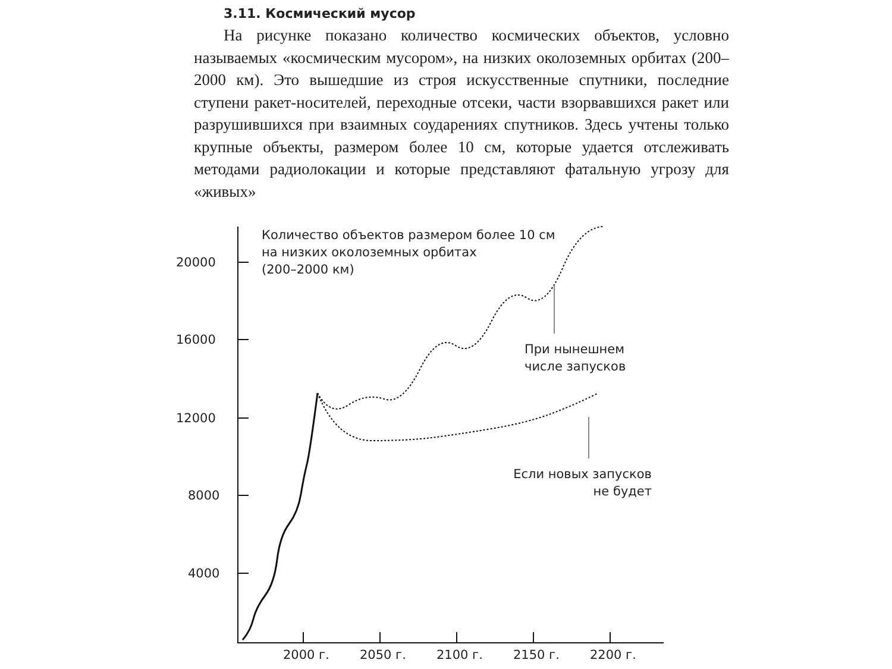3.11. Космический мусор
На рисунке показано количество космических объектов, условно называемых «космическим мусором», на низких околоземных орбитах (200–2000 км). Это вышедшие из строя искусственные спутники, последние ступени ракет-носителей, переходные отсеки, части взорвавшихся ракет или разрушившихся при взаимных соударениях спутников. Здесь учтены только крупные объекты, размером более 10 см, которые удается отслеживать методами радиолокации и которые представляют фатальную угрозу для «живых»
20000
16000
12000
8000
4000
2000 г. 2050 г. 2100 г. 2150 г. 2200 г.
Количество объектов размером более 10 см
на низких околоземных орбитах
(200–2000 км)
При нынешнем
числе запусков
Если новых запусков
не будет